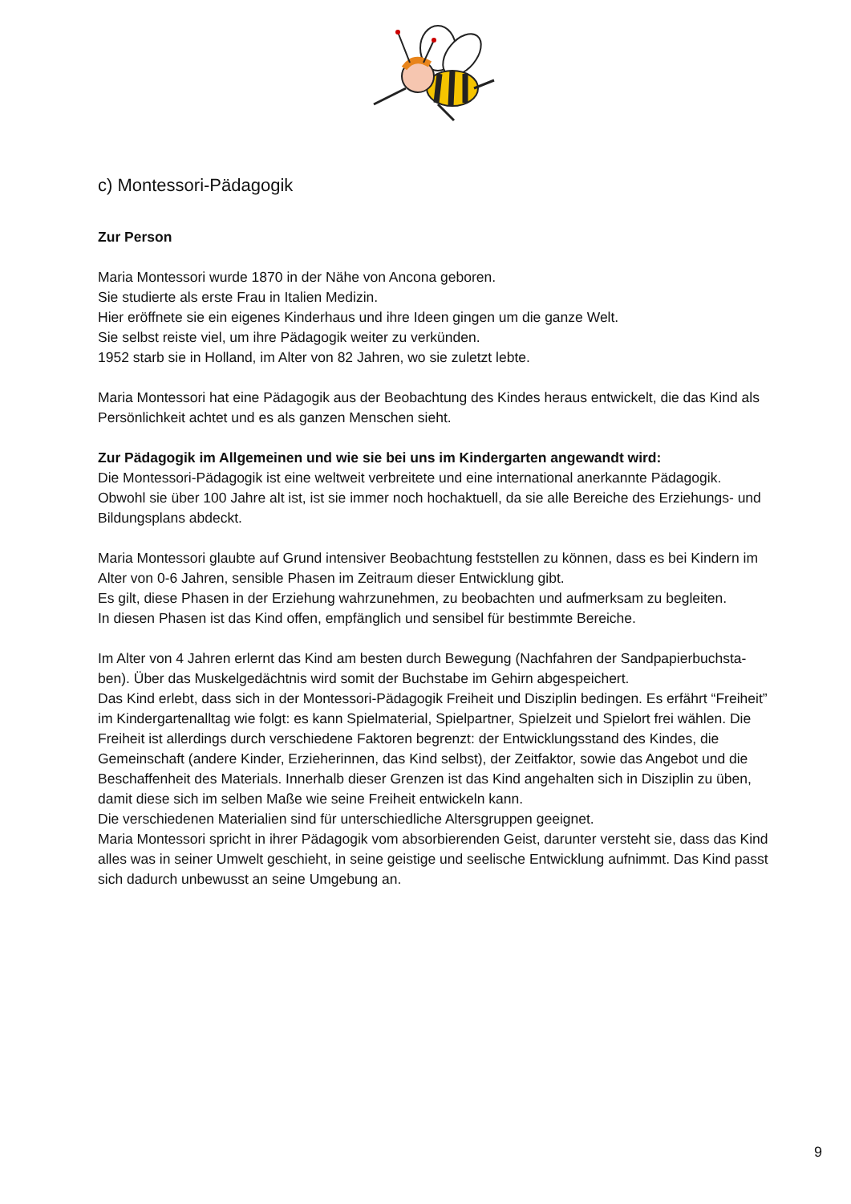c) Montessori-Pädagogik
Zur Person
Maria Montessori wurde 1870 in der Nähe von Ancona geboren.
Sie studierte als erste Frau in Italien Medizin.
Hier eröffnete sie ein eigenes Kinderhaus und ihre Ideen gingen um die ganze Welt.
Sie selbst reiste viel, um ihre Pädagogik weiter zu verkünden.
1952 starb sie in Holland, im Alter von 82 Jahren, wo sie zuletzt lebte.
Maria Montessori hat eine Pädagogik aus der Beobachtung des Kindes heraus entwickelt, die das Kind als Persönlichkeit achtet und es als ganzen Menschen sieht.
Zur Pädagogik im Allgemeinen und wie sie bei uns im Kindergarten angewandt wird:
Die Montessori-Pädagogik ist eine weltweit verbreitete und eine international anerkannte Pädagogik. Obwohl sie über 100 Jahre alt ist, ist sie immer noch hochaktuell, da sie alle Bereiche des Erziehungs- und Bildungsplans abdeckt.
Maria Montessori glaubte auf Grund intensiver Beobachtung feststellen zu können, dass es bei Kindern im Alter von 0-6 Jahren, sensible Phasen im Zeitraum dieser Entwicklung gibt.
Es gilt, diese Phasen in der Erziehung wahrzunehmen, zu beobachten und aufmerksam zu begleiten.
In diesen Phasen ist das Kind offen, empfänglich und sensibel für bestimmte Bereiche.
Im Alter von 4 Jahren erlernt das Kind am besten durch Bewegung (Nachfahren der Sandpapierbuchsta-ben). Über das Muskelgedächtnis wird somit der Buchstabe im Gehirn abgespeichert.
Das Kind erlebt, dass sich in der Montessori-Pädagogik Freiheit und Disziplin bedingen. Es erfährt “Freiheit” im Kindergartenalltag wie folgt: es kann Spielmaterial, Spielpartner, Spielzeit und Spielort frei wählen. Die Freiheit ist allerdings durch verschiedene Faktoren begrenzt: der Entwicklungsstand des Kindes, die Gemeinschaft (andere Kinder, Erzieherinnen, das Kind selbst), der Zeitfaktor, sowie das Angebot und die Beschaffenheit des Materials. Innerhalb dieser Grenzen ist das Kind angehalten sich in Disziplin zu üben, damit diese sich im selben Maße wie seine Freiheit entwickeln kann.
Die verschiedenen Materialien sind für unterschiedliche Altersgruppen geeignet.
Maria Montessori spricht in ihrer Pädagogik vom absorbierenden Geist, darunter versteht sie, dass das Kind alles was in seiner Umwelt geschieht, in seine geistige und seelische Entwicklung aufnimmt. Das Kind passt sich dadurch unbewusst an seine Umgebung an.
9